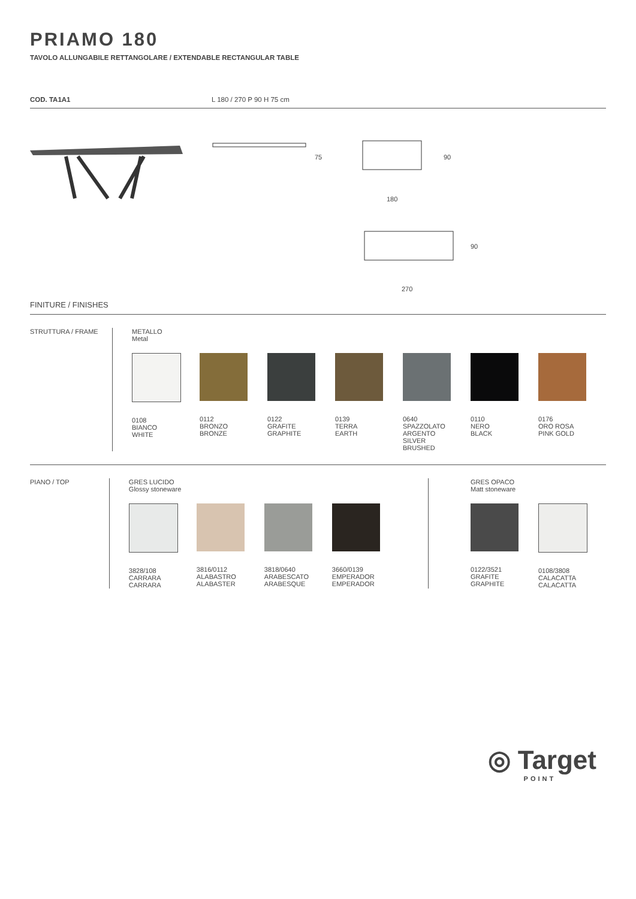PRIAMO 180
TAVOLO ALLUNGABILE RETTANGOLARE / EXTENDABLE RECTANGULAR TABLE
COD. TA1A1 L 180 / 270 P 90 H 75 cm
75 90
180
90
270
FINITURE / FINISHES
STRUTTURA / FRAME METALLO
Metal
0108
BIANCO
WHITE
0112
BRONZO
BRONZE
0122
GRAFITE
GRAPHITE
0139
TERRA
EARTH
0640
SPAZZOLATO
ARGENTO
SILVER
BRUSHED
0110
NERO
BLACK
0176
ORO ROSA
PINK GOLD
PIANO / TOP GRES LUCIDO
Glossy stoneware
3828/108
CARRARA
CARRARA
3816/0112
ALABASTRO
ALABASTER
3818/0640
ARABESCATO
ARABESQUE
3660/0139
EMPERADOR
EMPERADOR
GRES OPACO
Matt stoneware
0122/3521
GRAFITE
GRAPHITE
0108/3808
CALACATTA
CALACATTA
◎ Target
POINT